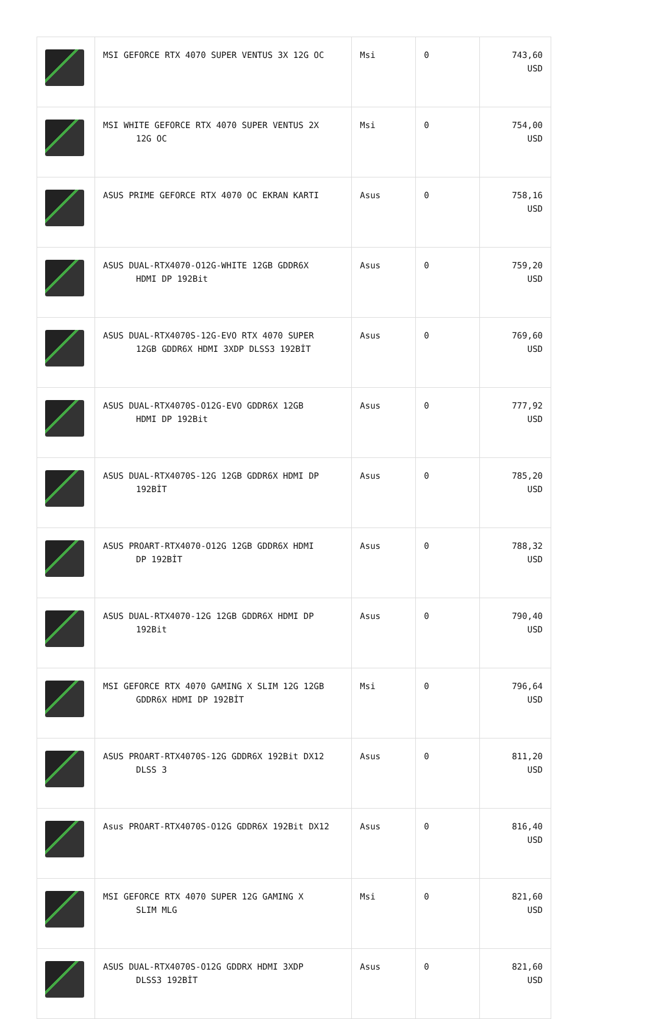| | MSI GEFORCE RTX 4070 SUPER VENTUS 3X 12G OC | Msi | 0 | 743,60 USD |
| | MSI WHITE GEFORCE RTX 4070 SUPER VENTUS 2X 12G OC | Msi | 0 | 754,00 USD |
| | ASUS PRIME GEFORCE RTX 4070 OC EKRAN KARTI | Asus | 0 | 758,16 USD |
| | ASUS DUAL-RTX4070-O12G-WHITE 12GB GDDR6X HDMI DP 192Bit | Asus | 0 | 759,20 USD |
| | ASUS DUAL-RTX4070S-12G-EVO RTX 4070 SUPER 12GB GDDR6X HDMI 3XDP DLSS3 192BİT | Asus | 0 | 769,60 USD |
| | ASUS DUAL-RTX4070S-O12G-EVO GDDR6X 12GB HDMI DP 192Bit | Asus | 0 | 777,92 USD |
| | ASUS DUAL-RTX4070S-12G 12GB GDDR6X HDMI DP 192BİT | Asus | 0 | 785,20 USD |
| | ASUS PROART-RTX4070-O12G 12GB GDDR6X HDMI DP 192BİT | Asus | 0 | 788,32 USD |
| | ASUS DUAL-RTX4070-12G 12GB GDDR6X HDMI DP 192Bit | Asus | 0 | 790,40 USD |
| | MSI GEFORCE RTX 4070 GAMING X SLIM 12G 12GB GDDR6X HDMI DP 192BİT | Msi | 0 | 796,64 USD |
| | ASUS PROART-RTX4070S-12G GDDR6X 192Bit DX12 DLSS 3 | Asus | 0 | 811,20 USD |
| | Asus PROART-RTX4070S-O12G GDDR6X 192Bit DX12 | Asus | 0 | 816,40 USD |
| | MSI GEFORCE RTX 4070 SUPER 12G GAMING X SLIM MLG | Msi | 0 | 821,60 USD |
| | ASUS DUAL-RTX4070S-O12G GDDRX HDMI 3XDP DLSS3 192BİT | Asus | 0 | 821,60 USD |